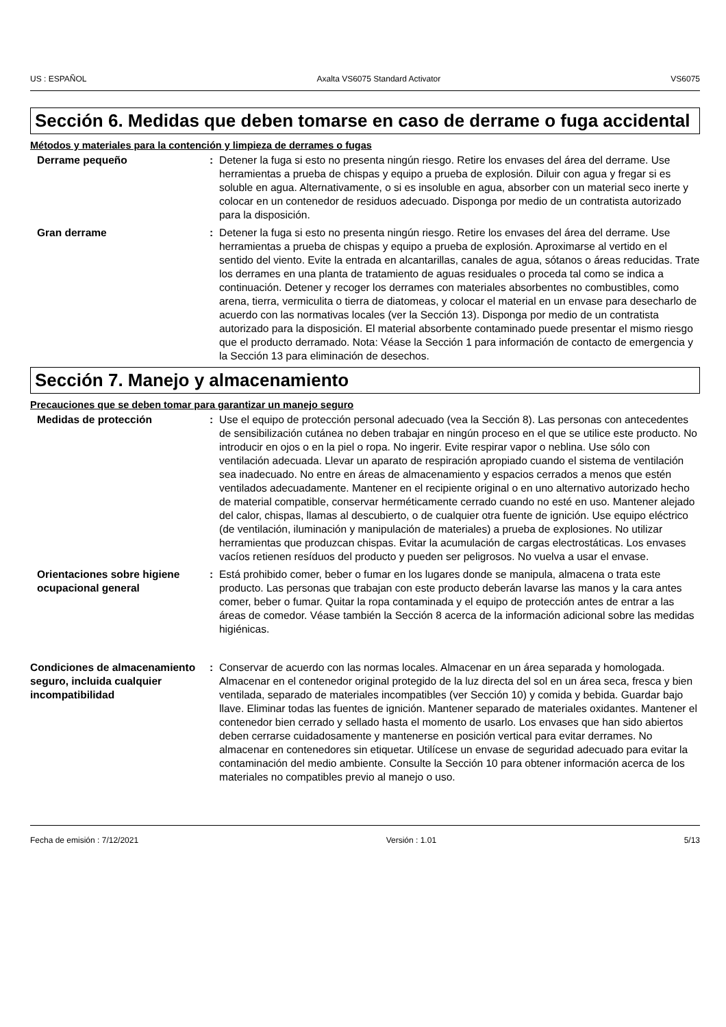US : ESPAÑOL Axalta VS6075 Standard Activator VS6075
Sección 6. Medidas que deben tomarse en caso de derrame o fuga accidental
Métodos y materiales para la contención y limpieza de derrames o fugas
Derrame pequeño : Detener la fuga si esto no presenta ningún riesgo. Retire los envases del área del derrame. Use herramientas a prueba de chispas y equipo a prueba de explosión. Diluir con agua y fregar si es soluble en agua. Alternativamente, o si es insoluble en agua, absorber con un material seco inerte y colocar en un contenedor de residuos adecuado. Disponga por medio de un contratista autorizado para la disposición.
Gran derrame : Detener la fuga si esto no presenta ningún riesgo. Retire los envases del área del derrame. Use herramientas a prueba de chispas y equipo a prueba de explosión. Aproximarse al vertido en el sentido del viento. Evite la entrada en alcantarillas, canales de agua, sótanos o áreas reducidas. Trate los derrames en una planta de tratamiento de aguas residuales o proceda tal como se indica a continuación. Detener y recoger los derrames con materiales absorbentes no combustibles, como arena, tierra, vermiculita o tierra de diatomeas, y colocar el material en un envase para desecharlo de acuerdo con las normativas locales (ver la Sección 13). Disponga por medio de un contratista autorizado para la disposición. El material absorbente contaminado puede presentar el mismo riesgo que el producto derramado. Nota: Véase la Sección 1 para información de contacto de emergencia y la Sección 13 para eliminación de desechos.
Sección 7. Manejo y almacenamiento
Precauciones que se deben tomar para garantizar un manejo seguro
Medidas de protección : Use el equipo de protección personal adecuado (vea la Sección 8). Las personas con antecedentes de sensibilización cutánea no deben trabajar en ningún proceso en el que se utilice este producto. No introducir en ojos o en la piel o ropa. No ingerir. Evite respirar vapor o neblina. Use sólo con ventilación adecuada. Llevar un aparato de respiración apropiado cuando el sistema de ventilación sea inadecuado. No entre en áreas de almacenamiento y espacios cerrados a menos que estén ventilados adecuadamente. Mantener en el recipiente original o en uno alternativo autorizado hecho de material compatible, conservar herméticamente cerrado cuando no esté en uso. Mantener alejado del calor, chispas, llamas al descubierto, o de cualquier otra fuente de ignición. Use equipo eléctrico (de ventilación, iluminación y manipulación de materiales) a prueba de explosiones. No utilizar herramientas que produzcan chispas. Evitar la acumulación de cargas electrostáticas. Los envases vacíos retienen resíduos del producto y pueden ser peligrosos. No vuelva a usar el envase.
Orientaciones sobre higiene ocupacional general
: Está prohibido comer, beber o fumar en los lugares donde se manipula, almacena o trata este producto. Las personas que trabajan con este producto deberán lavarse las manos y la cara antes comer, beber o fumar. Quitar la ropa contaminada y el equipo de protección antes de entrar a las áreas de comedor. Véase también la Sección 8 acerca de la información adicional sobre las medidas higiénicas.
Condiciones de almacenamiento seguro, incluida cualquier incompatibilidad
: Conservar de acuerdo con las normas locales. Almacenar en un área separada y homologada. Almacenar en el contenedor original protegido de la luz directa del sol en un área seca, fresca y bien ventilada, separado de materiales incompatibles (ver Sección 10) y comida y bebida. Guardar bajo llave. Eliminar todas las fuentes de ignición. Mantener separado de materiales oxidantes. Mantener el contenedor bien cerrado y sellado hasta el momento de usarlo. Los envases que han sido abiertos deben cerrarse cuidadosamente y mantenerse en posición vertical para evitar derrames. No almacenar en contenedores sin etiquetar. Utilícese un envase de seguridad adecuado para evitar la contaminación del medio ambiente. Consulte la Sección 10 para obtener información acerca de los materiales no compatibles previo al manejo o uso.
Fecha de emisión : 7/12/2021 Versión : 1.01 5/13